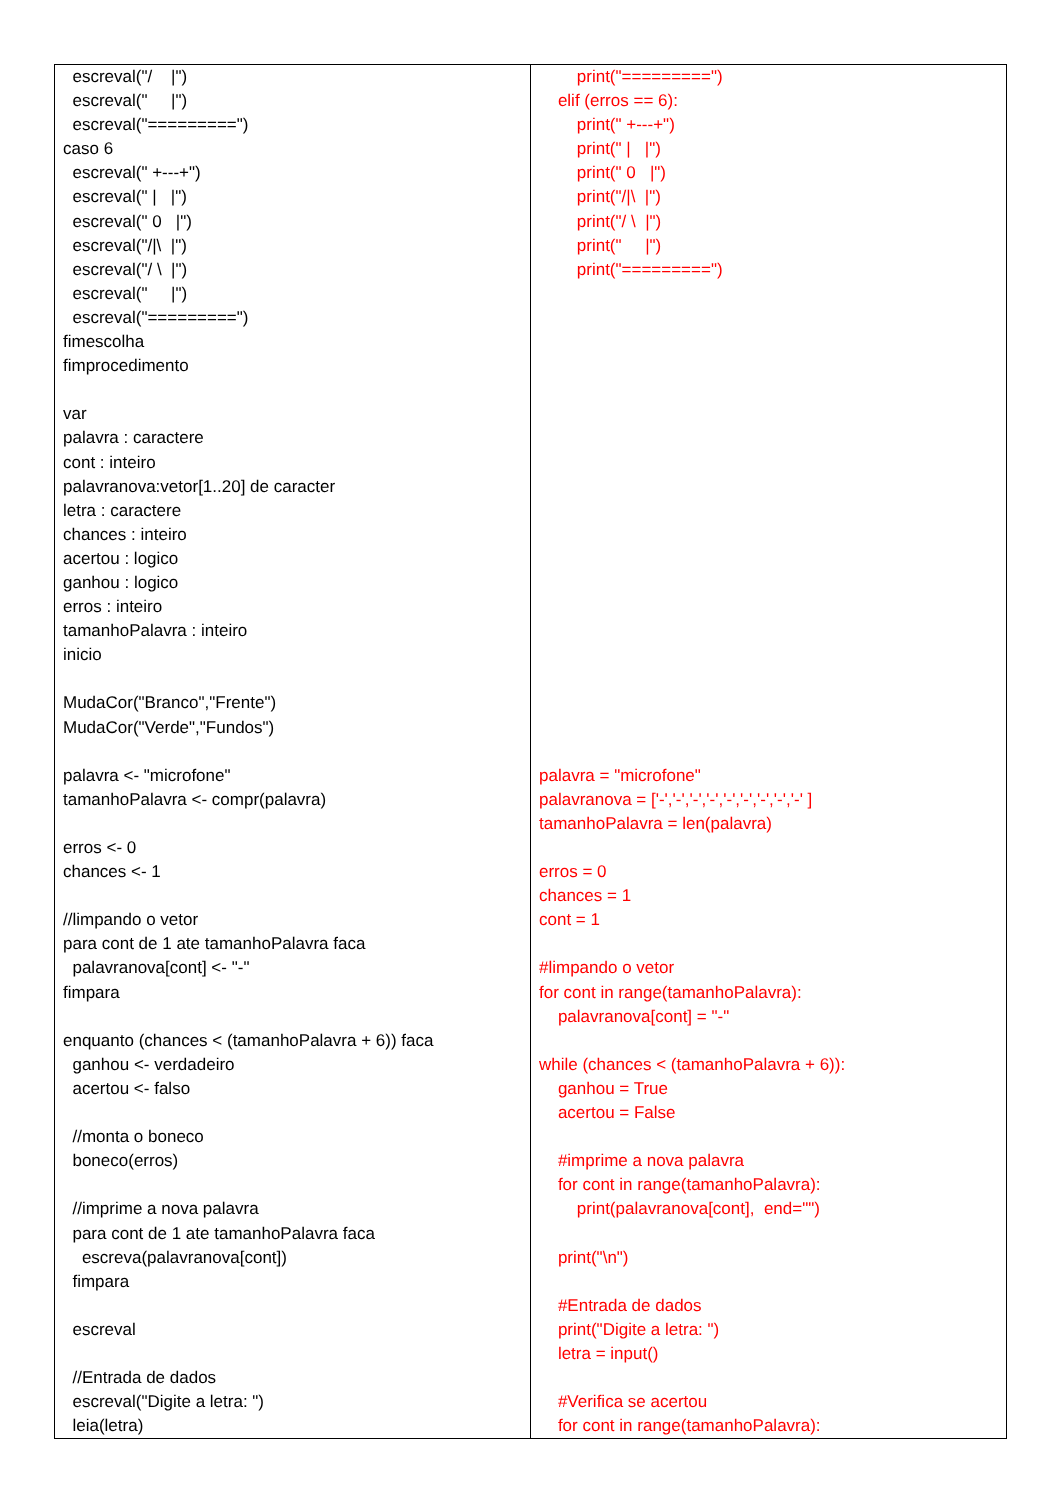| escreval("/ /") escreval(" /") escreval("=========") caso 6 escreval(" +---+") escreval(" / /") escreval(" 0 /") escreval("//\ /") escreval("/ \ /") escreval(" /") escreval("=========") fimescolha fimprocedimento var palavra : caractere cont : inteiro palavranova:vetor[1..20] de caracter letra : caractere chances : inteiro acertou : logico ganhou : logico erros : inteiro tamanhoPalavra : inteiro inicio MudaCor("Branco","Frente") MudaCor("Verde","Fundos") palavra <- "microfone" tamanhoPalavra <- compr(palavra) erros <- 0 chances <- 1 //limpando o vetor para cont de 1 ate tamanhoPalavra faca palavranova[cont] <- "-" fimpara enquanto (chances < (tamanhoPalavra + 6)) faca ganhou <- verdadeiro acertou <- falso //monta o boneco boneco(erros) //imprime a nova palavra para cont de 1 ate tamanhoPalavra faca escreva(palavranova[cont]) fimpara escreval //Entrada de dados escreval("Digite a letra: ") leia(letra) | print("=========") elif (erros == 6): print(" +---+") print(" / /") print(" 0 /") print("//\ /") print("/ \ /") print(" /") print("=========") palavra = "microfone" palavranova = ['-','-','-','-','-','-','-','-','-' ] tamanhoPalavra = len(palavra) erros = 0 chances = 1 cont = 1 #limpando o vetor for cont in range(tamanhoPalavra): palavranova[cont] = "-" while (chances < (tamanhoPalavra + 6)): ganhou = True acertou = False #imprime a nova palavra for cont in range(tamanhoPalavra): print(palavranova[cont], end="") print("\n") #Entrada de dados print("Digite a letra: ") letra = input() #Verifica se acertou for cont in range(tamanhoPalavra): |